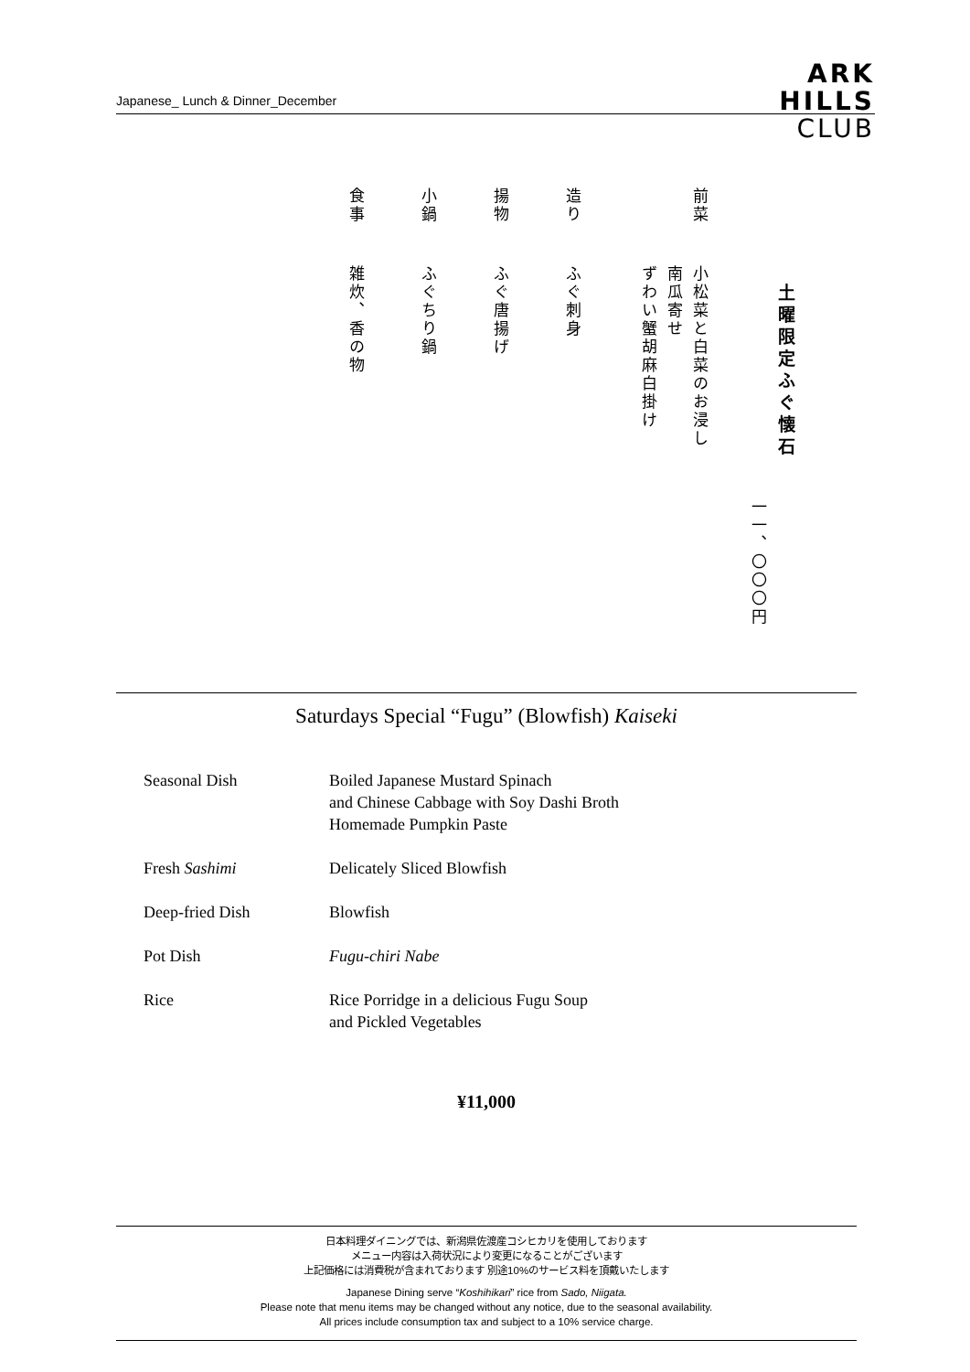Japanese_ Lunch & Dinner_December
ARK
HILLS
CLUB
土曜限定ふぐ懐石
一一、〇〇〇円
前菜
小松菜と白菜のお浸し
南瓜寄せ
ずわい蟹胡麻白掛け
造り
ふぐ刺身
揚物
ふぐ唐揚げ
小鍋
ふぐちり鍋
食事
雑炊、香の物
Saturdays Special “Fugu” (Blowfish) Kaiseki
| Seasonal Dish | Boiled Japanese Mustard Spinach and Chinese Cabbage with Soy Dashi Broth Homemade Pumpkin Paste |
| Fresh Sashimi | Delicately Sliced Blowfish |
| Deep-fried Dish | Blowfish |
| Pot Dish | Fugu-chiri Nabe |
| Rice | Rice Porridge in a delicious Fugu Soup and Pickled Vegetables |
¥11,000
日本料理ダイニングでは、新潟県佐渡産コシヒカリを使用しております
メニュー内容は入荷状況により変更になることがございます
上記価格には消費税が含まれております 別途10%のサービス料を頂戴いたします
Japanese Dining serve “Koshihikari” rice from Sado, Niigata.
Please note that menu items may be changed without any notice, due to the seasonal availability.
All prices include consumption tax and subject to a 10% service charge.